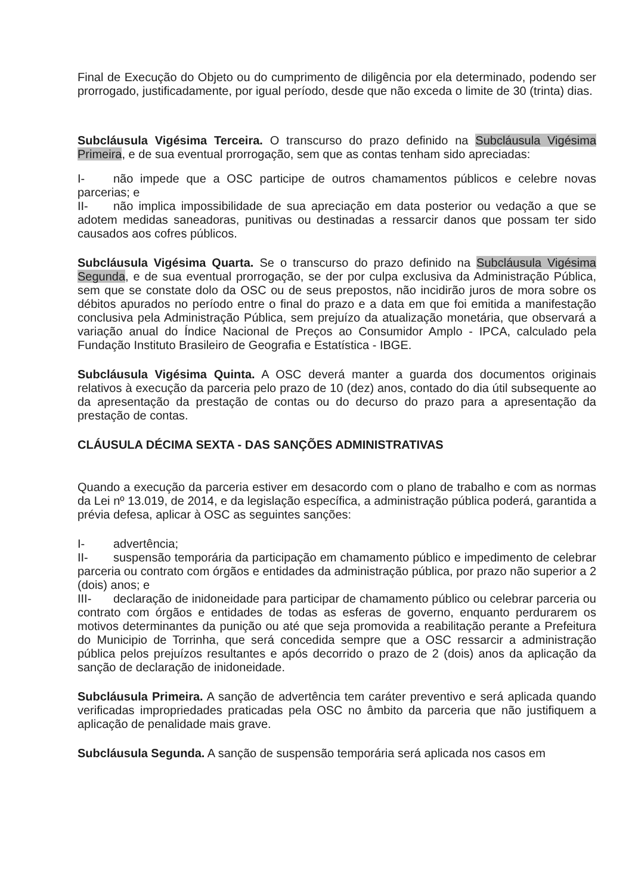Final de Execução do Objeto ou do cumprimento de diligência por ela determinado, podendo ser prorrogado, justificadamente, por igual período, desde que não exceda o limite de 30 (trinta) dias.
Subcláusula Vigésima Terceira. O transcurso do prazo definido na Subcláusula Vigésima Primeira, e de sua eventual prorrogação, sem que as contas tenham sido apreciadas:
I- não impede que a OSC participe de outros chamamentos públicos e celebre novas parcerias; e
II- não implica impossibilidade de sua apreciação em data posterior ou vedação a que se adotem medidas saneadoras, punitivas ou destinadas a ressarcir danos que possam ter sido causados aos cofres públicos.
Subcláusula Vigésima Quarta. Se o transcurso do prazo definido na Subcláusula Vigésima Segunda, e de sua eventual prorrogação, se der por culpa exclusiva da Administração Pública, sem que se constate dolo da OSC ou de seus prepostos, não incidirão juros de mora sobre os débitos apurados no período entre o final do prazo e a data em que foi emitida a manifestação conclusiva pela Administração Pública, sem prejuízo da atualização monetária, que observará a variação anual do Índice Nacional de Preços ao Consumidor Amplo - IPCA, calculado pela Fundação Instituto Brasileiro de Geografia e Estatística - IBGE.
Subcláusula Vigésima Quinta. A OSC deverá manter a guarda dos documentos originais relativos à execução da parceria pelo prazo de 10 (dez) anos, contado do dia útil subsequente ao da apresentação da prestação de contas ou do decurso do prazo para a apresentação da prestação de contas.
CLÁUSULA DÉCIMA SEXTA - DAS SANÇÕES ADMINISTRATIVAS
Quando a execução da parceria estiver em desacordo com o plano de trabalho e com as normas da Lei nº 13.019, de 2014, e da legislação específica, a administração pública poderá, garantida a prévia defesa, aplicar à OSC as seguintes sanções:
I- advertência;
II- suspensão temporária da participação em chamamento público e impedimento de celebrar parceria ou contrato com órgãos e entidades da administração pública, por prazo não superior a 2 (dois) anos; e
III- declaração de inidoneidade para participar de chamamento público ou celebrar parceria ou contrato com órgãos e entidades de todas as esferas de governo, enquanto perdurarem os motivos determinantes da punição ou até que seja promovida a reabilitação perante a Prefeitura do Municipio de Torrinha, que será concedida sempre que a OSC ressarcir a administração pública pelos prejuízos resultantes e após decorrido o prazo de 2 (dois) anos da aplicação da sanção de declaração de inidoneidade.
Subcláusula Primeira. A sanção de advertência tem caráter preventivo e será aplicada quando verificadas impropriedades praticadas pela OSC no âmbito da parceria que não justifiquem a aplicação de penalidade mais grave.
Subcláusula Segunda. A sanção de suspensão temporária será aplicada nos casos em